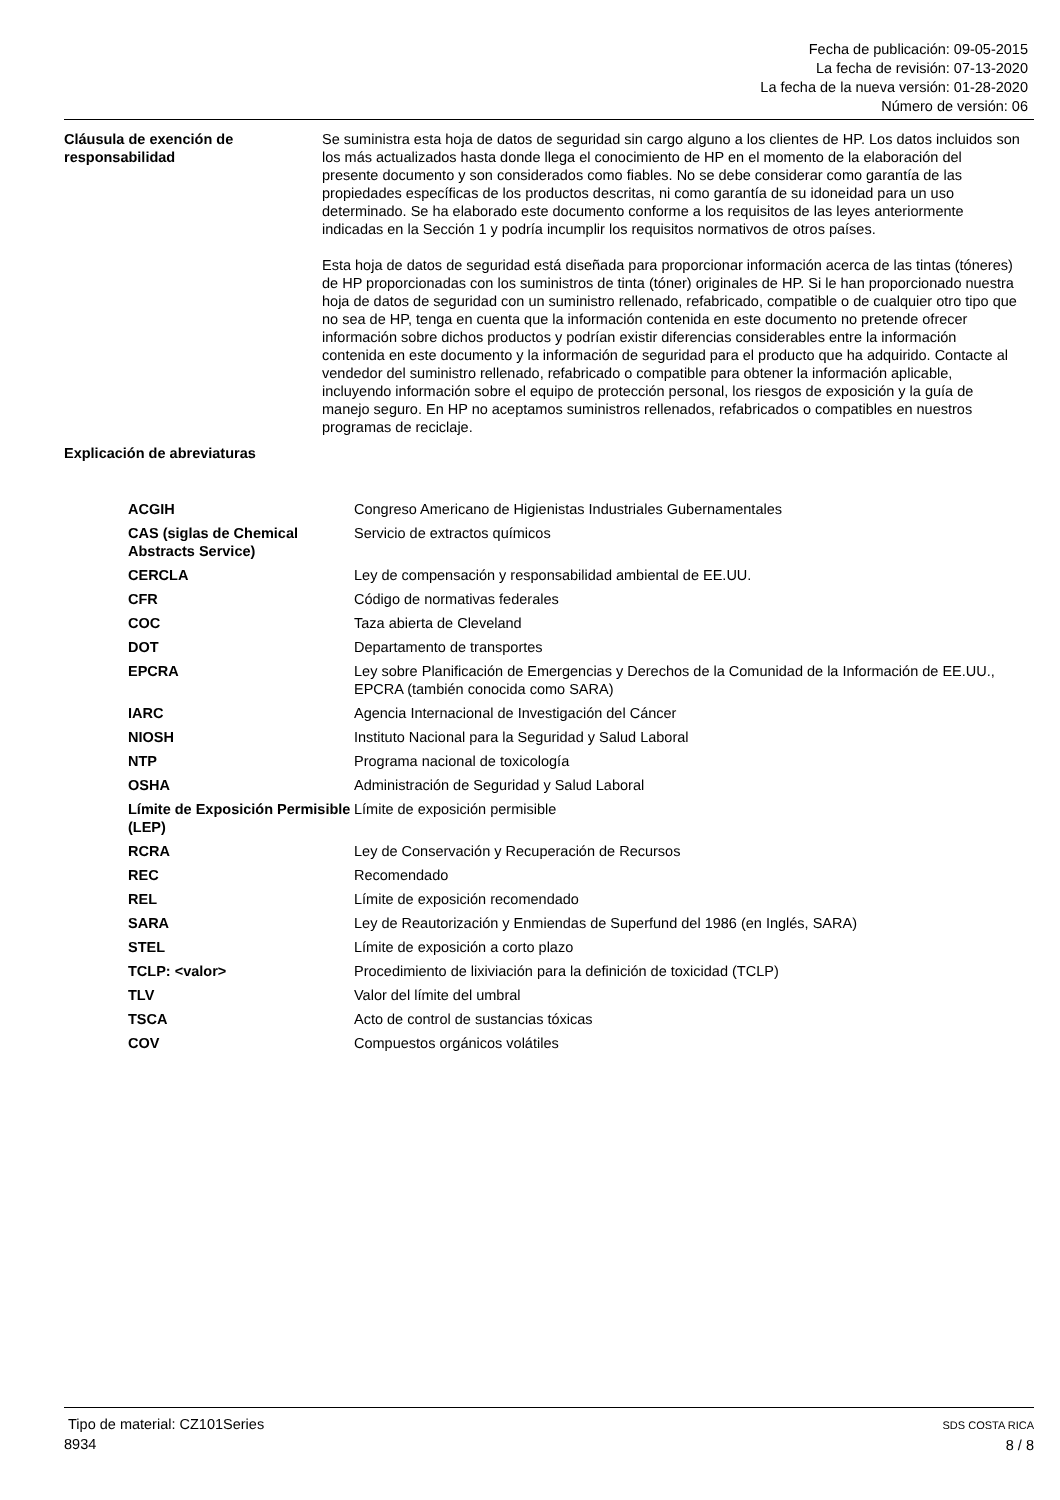Fecha de publicación: 09-05-2015
La fecha de revisión: 07-13-2020
La fecha de la nueva versión: 01-28-2020
Número de versión: 06
Cláusula de exención de responsabilidad
Se suministra esta hoja de datos de seguridad sin cargo alguno a los clientes de HP. Los datos incluidos son los más actualizados hasta donde llega el conocimiento de HP en el momento de la elaboración del presente documento y son considerados como fiables. No se debe considerar como garantía de las propiedades específicas de los productos descritas, ni como garantía de su idoneidad para un uso determinado. Se ha elaborado este documento conforme a los requisitos de las leyes anteriormente indicadas en la Sección 1 y podría incumplir los requisitos normativos de otros países.
Esta hoja de datos de seguridad está diseñada para proporcionar información acerca de las tintas (tóneres) de HP proporcionadas con los suministros de tinta (tóner) originales de HP. Si le han proporcionado nuestra hoja de datos de seguridad con un suministro rellenado, refabricado, compatible o de cualquier otro tipo que no sea de HP, tenga en cuenta que la información contenida en este documento no pretende ofrecer información sobre dichos productos y podrían existir diferencias considerables entre la información contenida en este documento y la información de seguridad para el producto que ha adquirido. Contacte al vendedor del suministro rellenado, refabricado o compatible para obtener la información aplicable, incluyendo información sobre el equipo de protección personal, los riesgos de exposición y la guía de manejo seguro. En HP no aceptamos suministros rellenados, refabricados o compatibles en nuestros programas de reciclaje.
Explicación de abreviaturas
| ACGIH | Congreso Americano de Higienistas Industriales Gubernamentales |
| CAS (siglas de Chemical Abstracts Service) | Servicio de extractos químicos |
| CERCLA | Ley de compensación y responsabilidad ambiental de EE.UU. |
| CFR | Código de normativas federales |
| COC | Taza abierta de Cleveland |
| DOT | Departamento de transportes |
| EPCRA | Ley sobre Planificación de Emergencias y Derechos de la Comunidad de la Información de EE.UU., EPCRA (también conocida como SARA) |
| IARC | Agencia Internacional de Investigación del Cáncer |
| NIOSH | Instituto Nacional para la Seguridad y Salud Laboral |
| NTP | Programa nacional de toxicología |
| OSHA | Administración de Seguridad y Salud Laboral |
| Límite de Exposición Permisible (LEP) | Límite de exposición permisible |
| RCRA | Ley de Conservación y Recuperación de Recursos |
| REC | Recomendado |
| REL | Límite de exposición recomendado |
| SARA | Ley de Reautorización y Enmiendas de Superfund del 1986 (en Inglés, SARA) |
| STEL | Límite de exposición a corto plazo |
| TCLP: <valor> | Procedimiento de lixiviación para la definición de toxicidad (TCLP) |
| TLV | Valor del límite del umbral |
| TSCA | Acto de control de sustancias tóxicas |
| COV | Compuestos orgánicos volátiles |
Tipo de material: CZ101Series
8934
SDS COSTA RICA
8 / 8